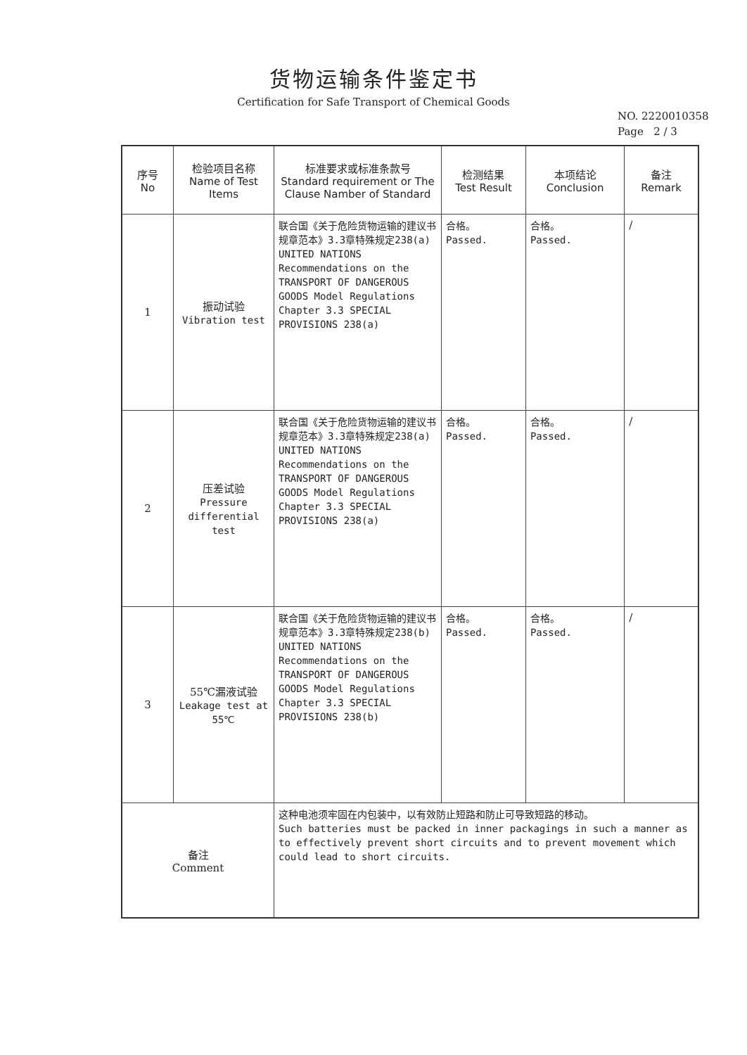货物运输条件鉴定书
Certification for Safe Transport of Chemical Goods
NO. 2220010358
Page 2 / 3
| 序号 No | 检验项目名称 Name of Test Items | 标准要求或标准条款号 Standard requirement or The Clause Namber of Standard | 检测结果 Test Result | 本项结论 Conclusion | 备注 Remark |
| --- | --- | --- | --- | --- | --- |
| 1 | 振动试验 Vibration test | 联合国《关于危险货物运输的建议书 规章范本》3.3章特殊规定238(a) UNITED NATIONS Recommendations on the TRANSPORT OF DANGEROUS GOODS Model Regulations Chapter 3.3 SPECIAL PROVISIONS 238(a) | 合格。 Passed. | 合格。 Passed. | / |
| 2 | 压差试验 Pressure differential test | 联合国《关于危险货物运输的建议书 规章范本》3.3章特殊规定238(a) UNITED NATIONS Recommendations on the TRANSPORT OF DANGEROUS GOODS Model Regulations Chapter 3.3 SPECIAL PROVISIONS 238(a) | 合格。 Passed. | 合格。 Passed. | / |
| 3 | 55℃漏液试验 Leakage test at 55℃ | 联合国《关于危险货物运输的建议书 规章范本》3.3章特殊规定238(b) UNITED NATIONS Recommendations on the TRANSPORT OF DANGEROUS GOODS Model Regulations Chapter 3.3 SPECIAL PROVISIONS 238(b) | 合格。 Passed. | 合格。 Passed. | / |
| 备注 Comment | | 这种电池须牢固在内包装中，以有效防止短路和防止可导致短路的移动。 Such batteries must be packed in inner packagings in such a manner as to effectively prevent short circuits and to prevent movement which could lead to short circuits. | | | |